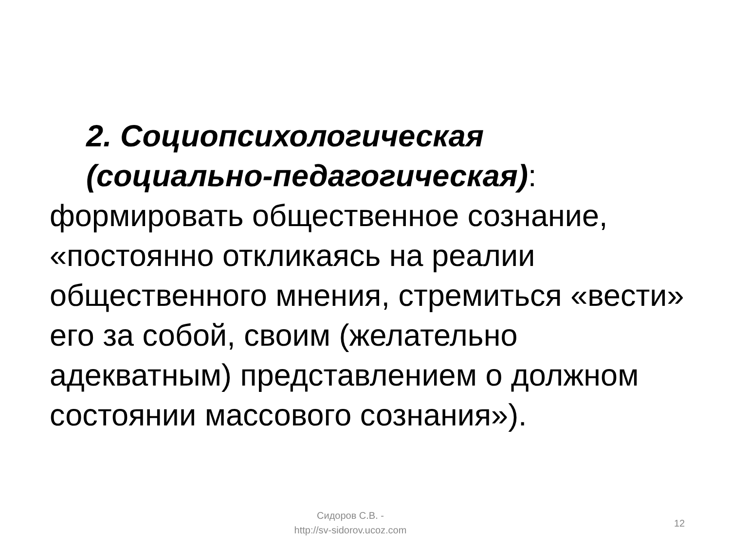2. Социопсихологическая
(социально-педагогическая):
формировать общественное сознание, «постоянно откликаясь на реалии общественного мнения, стремиться «вести» его за собой, своим (желательно адекватным) представлением о должном состоянии массового сознания»).
Сидоров С.В. -
http://sv-sidorov.ucoz.com
12